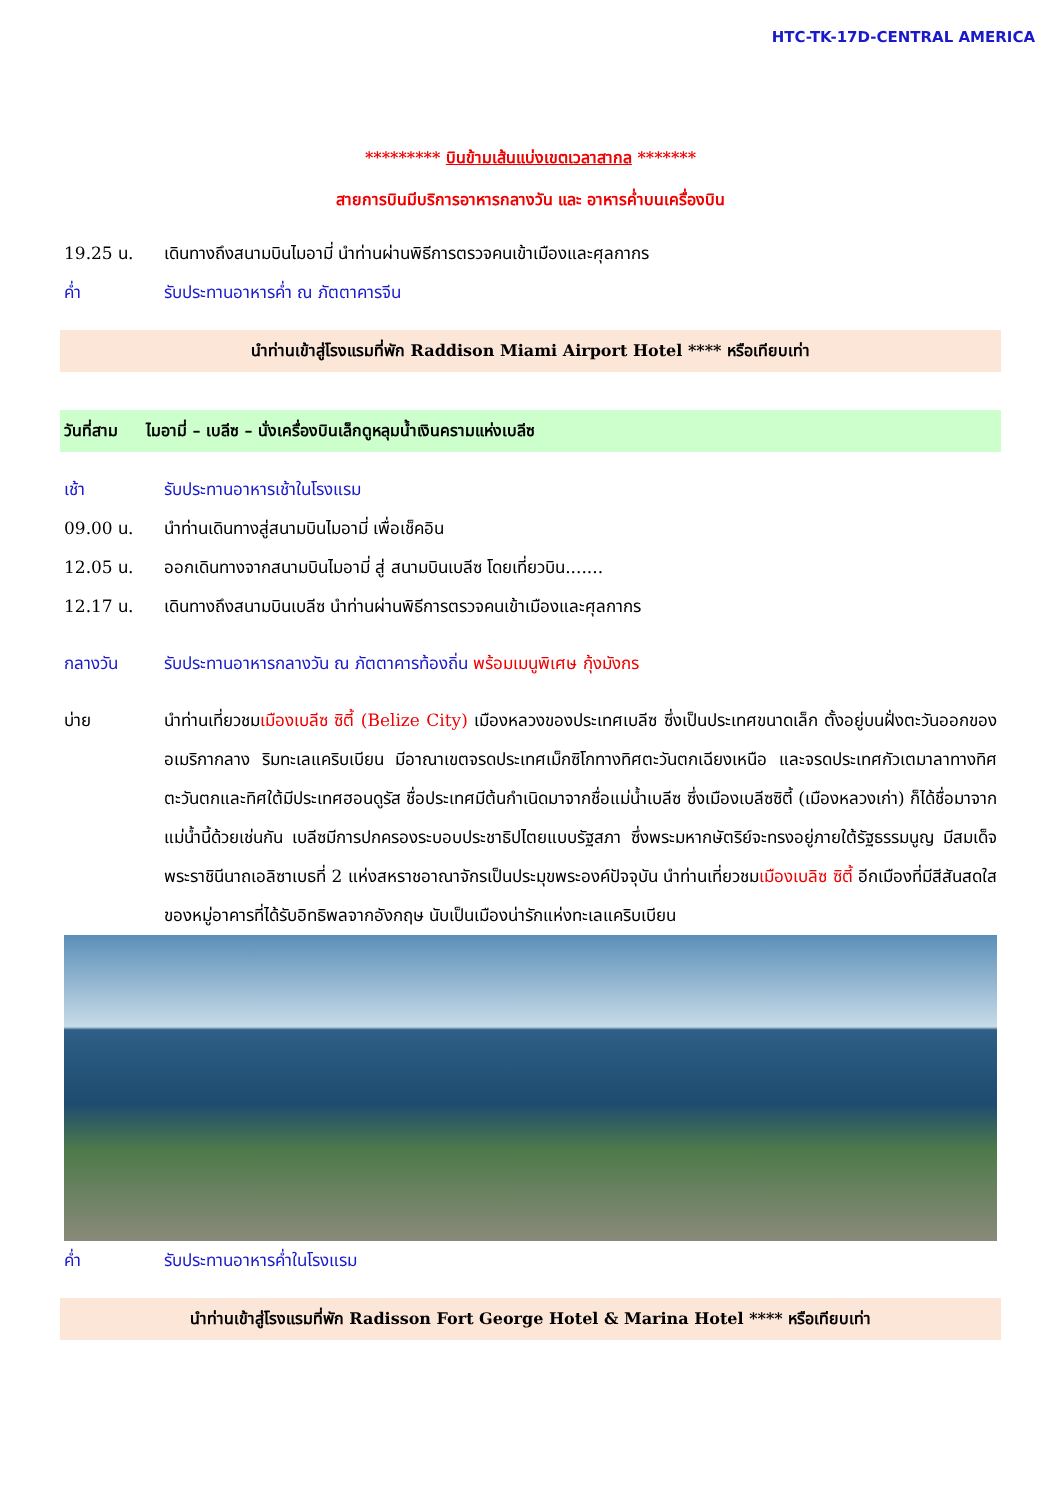HTC-TK-17D-CENTRAL AMERICA
********* บินข้ามเส้นแบ่งเขตเวลาสากล *******
สายการบินมีบริการอาหารกลางวัน และ อาหารค่ำบนเครื่องบิน
19.25 น. เดินทางถึงสนามบินไมอามี่ นำท่านผ่านพิธีการตรวจคนเข้าเมืองและศุลกากร
ค่ำ รับประทานอาหารค่ำ ณ ภัตตาคารจีน
นำท่านเข้าสู่โรงแรมที่พัก Raddison Miami Airport Hotel **** หรือเทียบเท่า
วันที่สาม ไมอามี่ – เบลีซ – นั่งเครื่องบินเล็กดูหลุมน้ำเงินครามแห่งเบลีซ
เช้า รับประทานอาหารเช้าในโรงแรม
09.00 น. นำท่านเดินทางสู่สนามบินไมอามี่ เพื่อเช็คอิน
12.05 น. ออกเดินทางจากสนามบินไมอามี่ สู่ สนามบินเบลีซ โดยเที่ยวบิน.......
12.17 น. เดินทางถึงสนามบินเบลีซ นำท่านผ่านพิธีการตรวจคนเข้าเมืองและศุลกากร
กลางวัน รับประทานอาหารกลางวัน ณ ภัตตาคารท้องถิ่น พร้อมเมนูพิเศษ กุ้งมังกร
บ่าย นำท่านเที่ยวชมเมืองเบลีซ ซิตี้ (Belize City) เมืองหลวงของประเทศเบลีซ ซึ่งเป็นประเทศขนาดเล็ก ตั้งอยู่บนฝั่งตะวันออกของอเมริกากลาง ริมทะเลแคริบเบียน มีอาณาเขตจรดประเทศเม็กซิโกทางทิศตะวันตกเฉียงเหนือ และจรดประเทศกัวเตมาลาทางทิศตะวันตกและทิศใต้มีประเทศฮอนดูรัส ชื่อประเทศมีต้นกำเนิดมาจากชื่อแม่น้ำเบลีซ ซึ่งเมืองเบลีซซิตี้ (เมืองหลวงเก่า) ก็ได้ชื่อมาจากแม่น้ำนี้ด้วยเช่นกัน เบลีซมีการปกครองระบอบประชาธิปไตยแบบรัฐสภา ซึ่งพระมหากษัตริย์จะทรงอยู่ภายใต้รัฐธรรมนูญ มีสมเด็จพระราชินีนาถเอลิซาเบธที่ 2 แห่งสหราชอาณาจักรเป็นประมุขพระองค์ปัจจุบัน นำท่านเที่ยวชมเมืองเบลิซ ซิตี้ อีกเมืองที่มีสีสันสดใสของหมู่อาคารที่ได้รับอิทธิพลจากอังกฤษ นับเป็นเมืองน่ารักแห่งทะเลแคริบเบียน
ค่ำ รับประทานอาหารค่ำในโรงแรม
นำท่านเข้าสู่โรงแรมที่พัก Radisson Fort George Hotel & Marina Hotel **** หรือเทียบเท่า